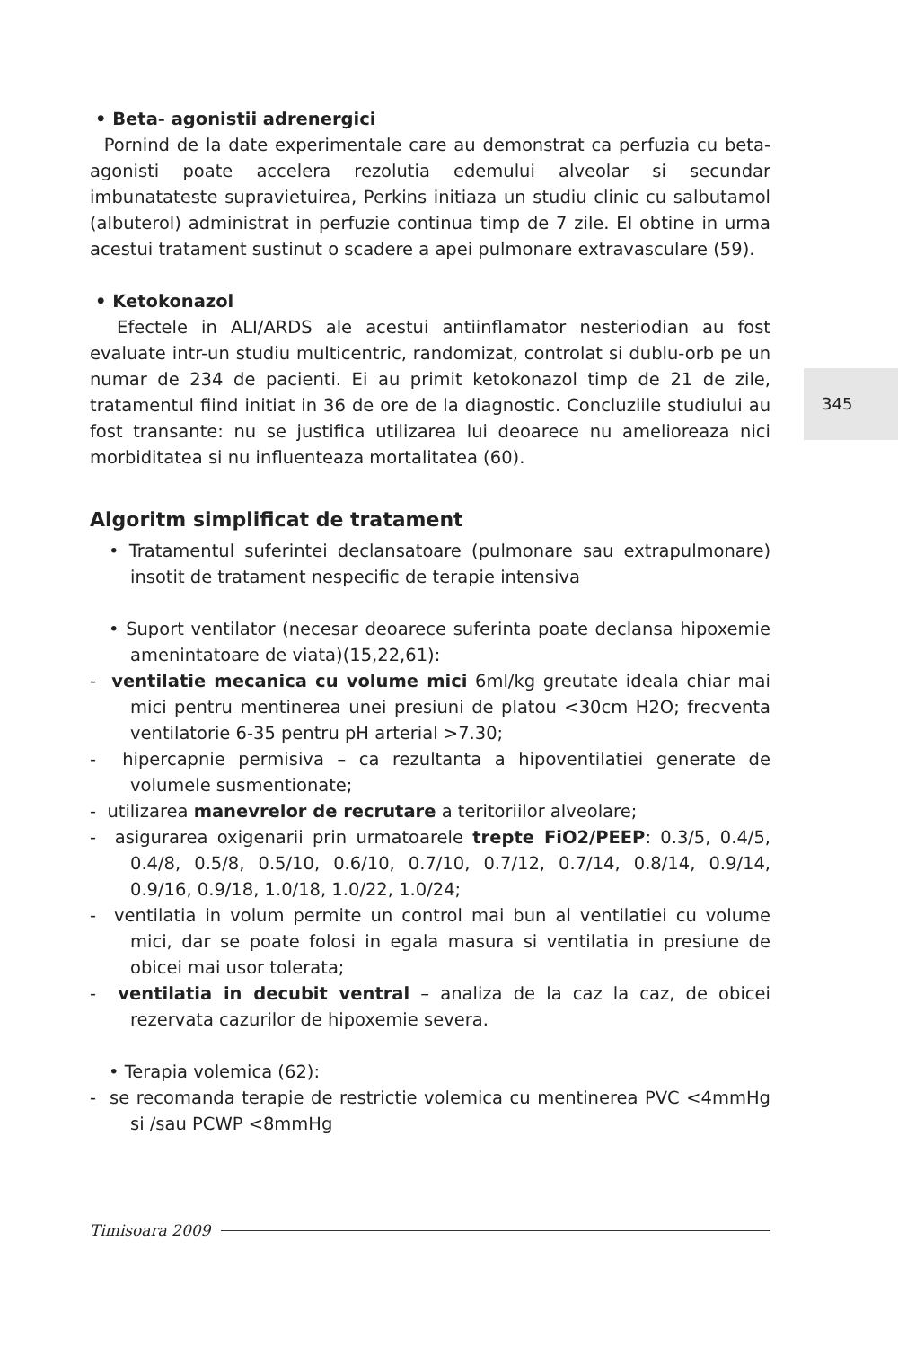• Beta- agonistii adrenergici
Pornind de la date experimentale care au demonstrat ca perfuzia cu beta-agonisti poate accelera rezolutia edemului alveolar si secundar imbunatateste supravietuirea, Perkins initiaza un studiu clinic cu salbutamol (albuterol) administrat in perfuzie continua timp de 7 zile. El obtine in urma acestui tratament sustinut o scadere a apei pulmonare extravasculare (59).
• Ketokonazol
Efectele in ALI/ARDS ale acestui antiinflamator nesteriodian au fost evaluate intr-un studiu multicentric, randomizat, controlat si dublu-orb pe un numar de 234 de pacienti. Ei au primit ketokonazol timp de 21 de zile, tratamentul fiind initiat in 36 de ore de la diagnostic. Concluziile studiului au fost transante: nu se justifica utilizarea lui deoarece nu amelioreaza nici morbiditatea si nu influenteaza mortalitatea (60).
Algoritm simplificat de tratament
• Tratamentul suferintei declansatoare (pulmonare sau extrapulmonare) insotit de tratament nespecific de terapie intensiva
• Suport ventilator (necesar deoarece suferinta poate declansa hipoxemie amenintatoare de viata)(15,22,61):
- ventilatie mecanica cu volume mici 6ml/kg greutate ideala chiar mai mici pentru mentinerea unei presiuni de platou <30cm H2O; frecventa ventilatorie 6-35 pentru pH arterial >7.30;
- hipercapnie permisiva – ca rezultanta a hipoventilatiei generate de volumele susmentionate;
- utilizarea manevrelor de recrutare a teritoriilor alveolare;
- asigurarea oxigenarii prin urmatoarele trepte FiO2/PEEP: 0.3/5, 0.4/5, 0.4/8, 0.5/8, 0.5/10, 0.6/10, 0.7/10, 0.7/12, 0.7/14, 0.8/14, 0.9/14, 0.9/16, 0.9/18, 1.0/18, 1.0/22, 1.0/24;
- ventilatia in volum permite un control mai bun al ventilatiei cu volume mici, dar se poate folosi in egala masura si ventilatia in presiune de obicei mai usor tolerata;
- ventilatia in decubit ventral – analiza de la caz la caz, de obicei rezervata cazurilor de hipoxemie severa.
• Terapia volemica (62):
- se recomanda terapie de restrictie volemica cu mentinerea PVC <4mmHg si /sau PCWP <8mmHg
345
Timisoara 2009